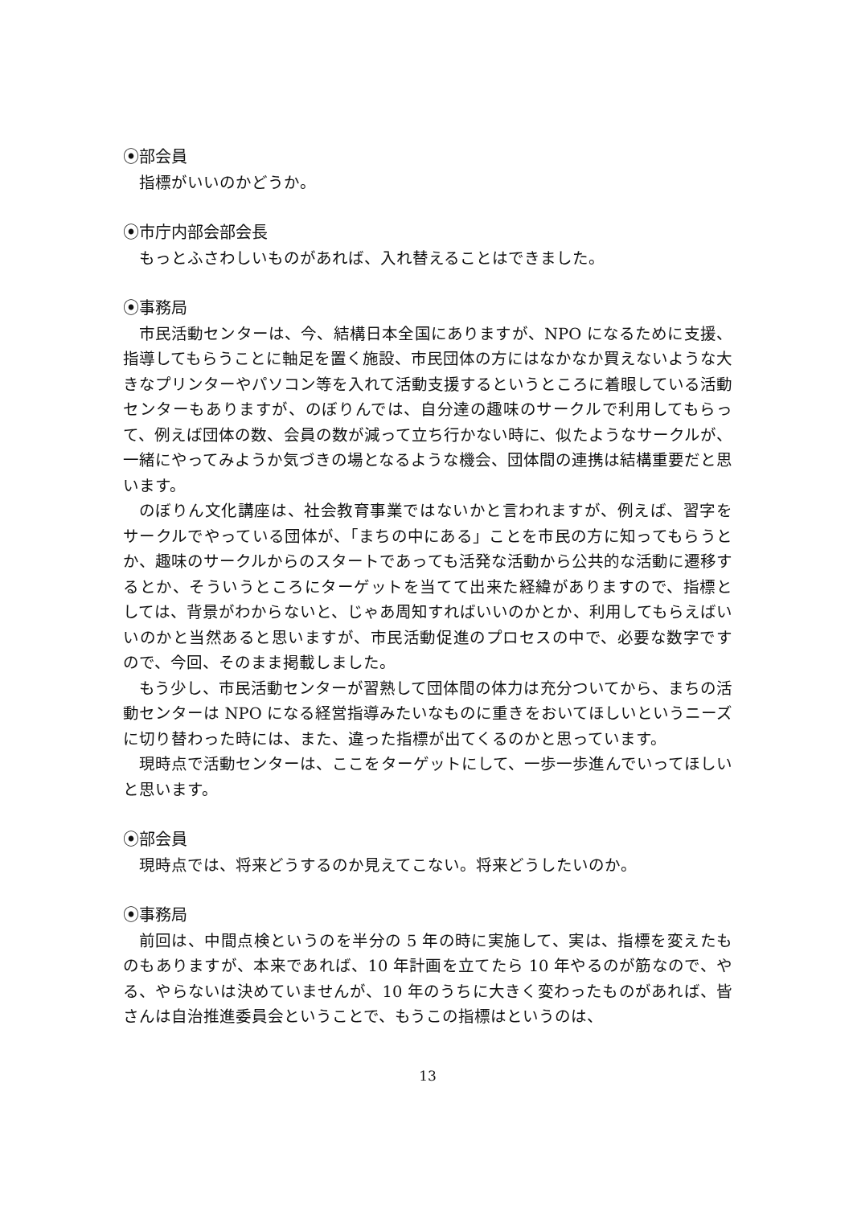⦿部会員
指標がいいのかどうか。
⦿市庁内部会部会長
もっとふさわしいものがあれば、入れ替えることはできました。
⦿事務局
市民活動センターは、今、結構日本全国にありますが、NPO になるために支援、指導してもらうことに軸足を置く施設、市民団体の方にはなかなか買えないような大きなプリンターやパソコン等を入れて活動支援するというところに着眼している活動センターもありますが、のぼりんでは、自分達の趣味のサークルで利用してもらって、例えば団体の数、会員の数が減って立ち行かない時に、似たようなサークルが、一緒にやってみようか気づきの場となるような機会、団体間の連携は結構重要だと思います。
のぼりん文化講座は、社会教育事業ではないかと言われますが、例えば、習字をサークルでやっている団体が、「まちの中にある」ことを市民の方に知ってもらうとか、趣味のサークルからのスタートであっても活発な活動から公共的な活動に遷移するとか、そういうところにターゲットを当てて出来た経緯がありますので、指標としては、背景がわからないと、じゃあ周知すればいいのかとか、利用してもらえばいいのかと当然あると思いますが、市民活動促進のプロセスの中で、必要な数字ですので、今回、そのまま掲載しました。
もう少し、市民活動センターが習熟して団体間の体力は充分ついてから、まちの活動センターは NPO になる経営指導みたいなものに重きをおいてほしいというニーズに切り替わった時には、また、違った指標が出てくるのかと思っています。
現時点で活動センターは、ここをターゲットにして、一歩一歩進んでいってほしいと思います。
⦿部会員
現時点では、将来どうするのか見えてこない。将来どうしたいのか。
⦿事務局
前回は、中間点検というのを半分の 5 年の時に実施して、実は、指標を変えたものもありますが、本来であれば、10 年計画を立てたら 10 年やるのが筋なので、やる、やらないは決めていませんが、10 年のうちに大きく変わったものがあれば、皆さんは自治推進委員会ということで、もうこの指標はというのは、
13